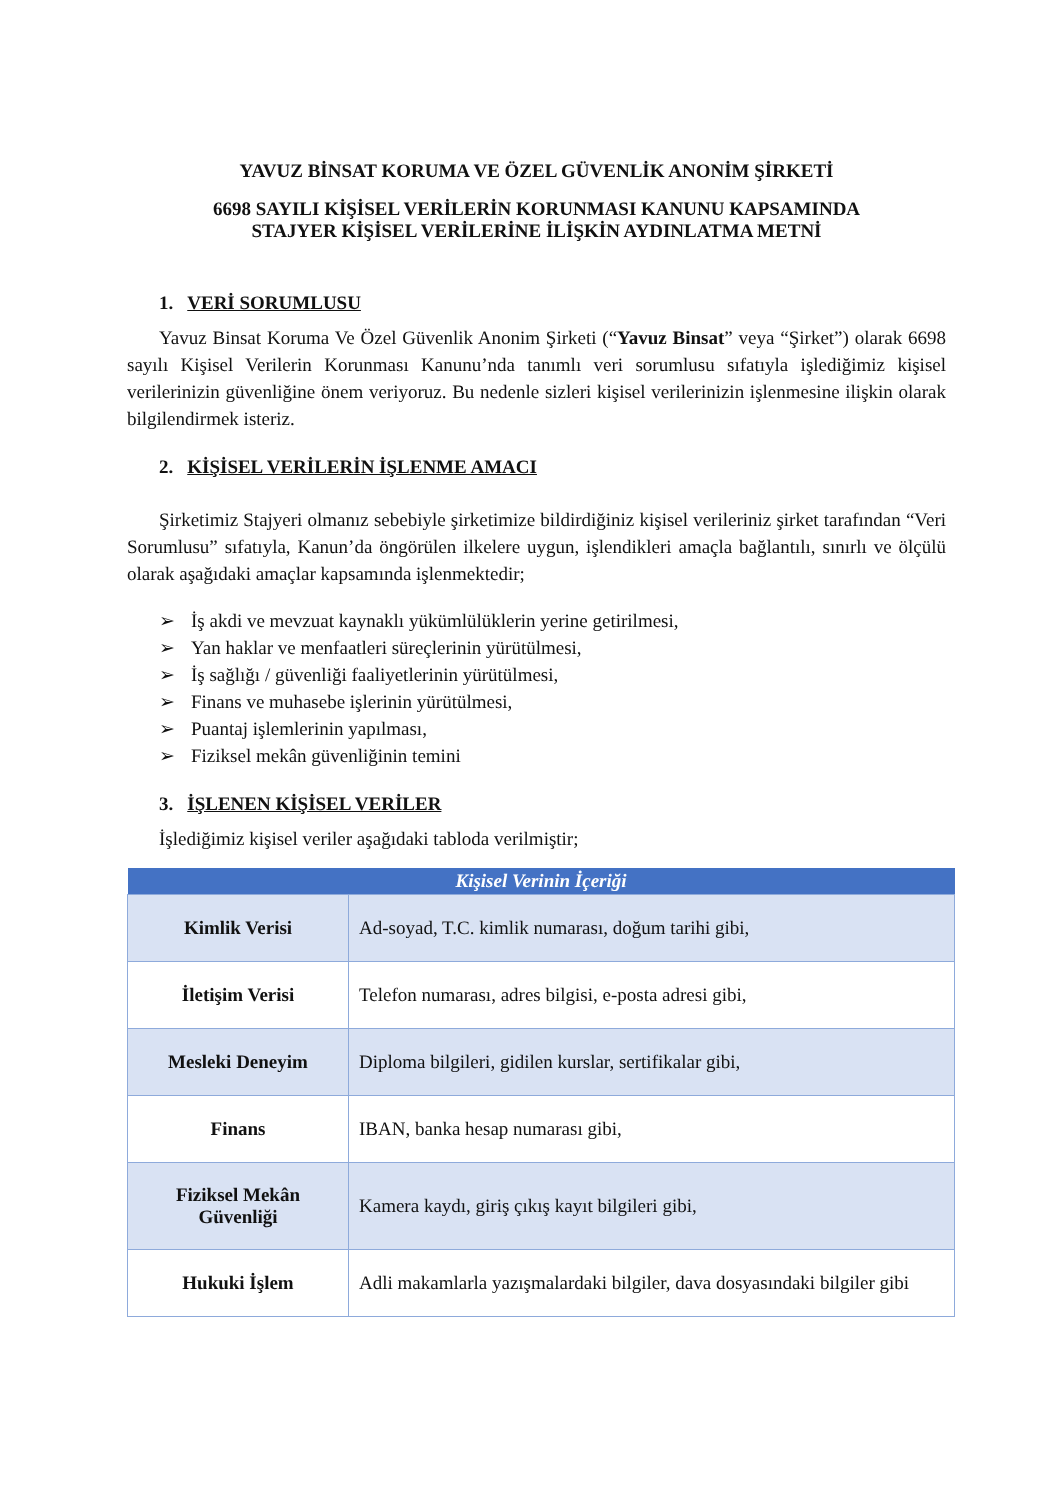YAVUZ BİNSAT KORUMA VE ÖZEL GÜVENLİK ANONİM ŞİRKETİ
6698 SAYILI KİŞİSEL VERİLERİN KORUNMASI KANUNU KAPSAMINDA
STAJYER KİŞİSEL VERİLERİNE İLİŞKİN AYDINLATMA METNİ
1. VERİ SORUMLUSU
Yavuz Binsat Koruma Ve Özel Güvenlik Anonim Şirketi (“Yavuz Binsat” veya “Şirket”) olarak 6698 sayılı Kişisel Verilerin Korunması Kanunu’nda tanımlı veri sorumlusu sıfatıyla işlediğimiz kişisel verilerinizin güvenliğine önem veriyoruz. Bu nedenle sizleri kişisel verilerinizin işlenmesine ilişkin olarak bilgilendirmek isteriz.
2. KİŞİSEL VERİLERİN İŞLENME AMACI
Şirketimiz Stajyeri olmanız sebebiyle şirketimize bildirdiğiniz kişisel verileriniz şirket tarafından “Veri Sorumlusu” sıfatıyla, Kanun’da öngörülen ilkelere uygun, işlendikleri amaçla bağlantılı, sınırlı ve ölçülü olarak aşağıdaki amaçlar kapsamında işlenmektedir;
➢ İş akdi ve mevzuat kaynaklı yükümlülüklerin yerine getirilmesi,
➢ Yan haklar ve menfaatleri süreçlerinin yürütülmesi,
➢ İş sağlığı / güvenliği faaliyetlerinin yürütülmesi,
➢ Finans ve muhasebe işlerinin yürütülmesi,
➢ Puantaj işlemlerinin yapılması,
➢ Fiziksel mekân güvenliğinin temini
3. İŞLENEN KİŞİSEL VERİLER
İşlediğimiz kişisel veriler aşağıdaki tabloda verilmiştir;
| Kişisel Verinin İçeriği | |
| --- | --- |
| Kimlik Verisi | Ad-soyad, T.C. kimlik numarası, doğum tarihi gibi, |
| İletişim Verisi | Telefon numarası, adres bilgisi, e-posta adresi gibi, |
| Mesleki Deneyim | Diploma bilgileri, gidilen kurslar, sertifikalar gibi, |
| Finans | IBAN, banka hesap numarası gibi, |
| Fiziksel Mekân Güvenliği | Kamera kaydı, giriş çıkış kayıt bilgileri gibi, |
| Hukuki İşlem | Adli makamlarla yazışmalardaki bilgiler, dava dosyasındaki bilgiler gibi |